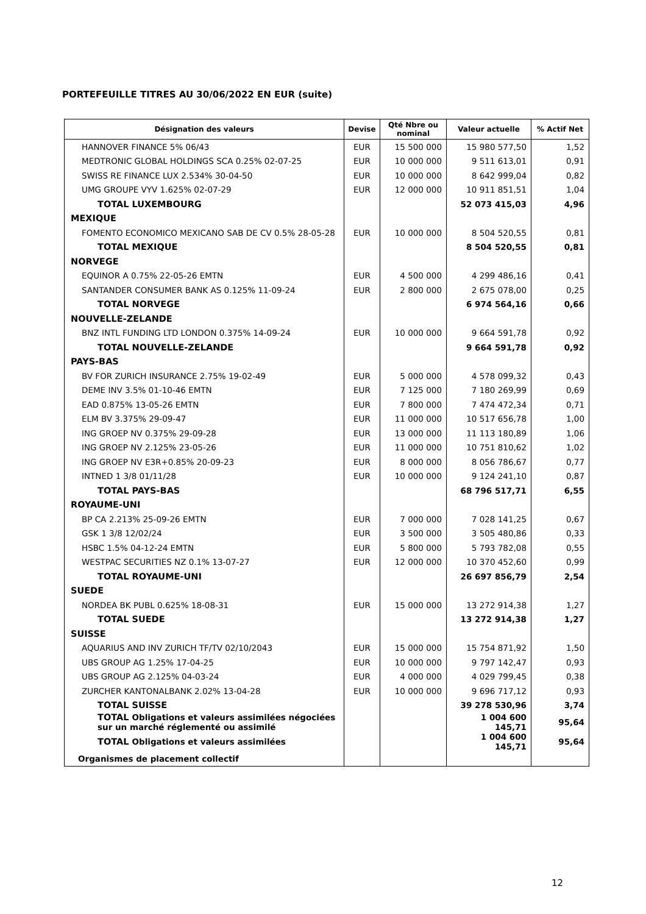PORTEFEUILLE TITRES AU 30/06/2022 EN EUR (suite)
| Désignation des valeurs | Devise | Qté Nbre ou nominal | Valeur actuelle | % Actif Net |
| --- | --- | --- | --- | --- |
| HANNOVER FINANCE 5% 06/43 | EUR | 15 500 000 | 15 980 577,50 | 1,52 |
| MEDTRONIC GLOBAL HOLDINGS SCA 0.25% 02-07-25 | EUR | 10 000 000 | 9 511 613,01 | 0,91 |
| SWISS RE FINANCE LUX 2.534% 30-04-50 | EUR | 10 000 000 | 8 642 999,04 | 0,82 |
| UMG GROUPE VYV 1.625% 02-07-29 | EUR | 12 000 000 | 10 911 851,51 | 1,04 |
| TOTAL LUXEMBOURG | | | 52 073 415,03 | 4,96 |
| MEXIQUE | | | | |
| FOMENTO ECONOMICO MEXICANO SAB DE CV 0.5% 28-05-28 | EUR | 10 000 000 | 8 504 520,55 | 0,81 |
| TOTAL MEXIQUE | | | 8 504 520,55 | 0,81 |
| NORVEGE | | | | |
| EQUINOR A 0.75% 22-05-26 EMTN | EUR | 4 500 000 | 4 299 486,16 | 0,41 |
| SANTANDER CONSUMER BANK AS 0.125% 11-09-24 | EUR | 2 800 000 | 2 675 078,00 | 0,25 |
| TOTAL NORVEGE | | | 6 974 564,16 | 0,66 |
| NOUVELLE-ZELANDE | | | | |
| BNZ INTL FUNDING LTD LONDON 0.375% 14-09-24 | EUR | 10 000 000 | 9 664 591,78 | 0,92 |
| TOTAL NOUVELLE-ZELANDE | | | 9 664 591,78 | 0,92 |
| PAYS-BAS | | | | |
| BV FOR ZURICH INSURANCE 2.75% 19-02-49 | EUR | 5 000 000 | 4 578 099,32 | 0,43 |
| DEME INV 3.5% 01-10-46 EMTN | EUR | 7 125 000 | 7 180 269,99 | 0,69 |
| EAD 0.875% 13-05-26 EMTN | EUR | 7 800 000 | 7 474 472,34 | 0,71 |
| ELM BV 3.375% 29-09-47 | EUR | 11 000 000 | 10 517 656,78 | 1,00 |
| ING GROEP NV 0.375% 29-09-28 | EUR | 13 000 000 | 11 113 180,89 | 1,06 |
| ING GROEP NV 2.125% 23-05-26 | EUR | 11 000 000 | 10 751 810,62 | 1,02 |
| ING GROEP NV E3R+0.85% 20-09-23 | EUR | 8 000 000 | 8 056 786,67 | 0,77 |
| INTNED 1 3/8 01/11/28 | EUR | 10 000 000 | 9 124 241,10 | 0,87 |
| TOTAL PAYS-BAS | | | 68 796 517,71 | 6,55 |
| ROYAUME-UNI | | | | |
| BP CA 2.213% 25-09-26 EMTN | EUR | 7 000 000 | 7 028 141,25 | 0,67 |
| GSK 1 3/8 12/02/24 | EUR | 3 500 000 | 3 505 480,86 | 0,33 |
| HSBC 1.5% 04-12-24 EMTN | EUR | 5 800 000 | 5 793 782,08 | 0,55 |
| WESTPAC SECURITIES NZ 0.1% 13-07-27 | EUR | 12 000 000 | 10 370 452,60 | 0,99 |
| TOTAL ROYAUME-UNI | | | 26 697 856,79 | 2,54 |
| SUEDE | | | | |
| NORDEA BK PUBL 0.625% 18-08-31 | EUR | 15 000 000 | 13 272 914,38 | 1,27 |
| TOTAL SUEDE | | | 13 272 914,38 | 1,27 |
| SUISSE | | | | |
| AQUARIUS AND INV ZURICH TF/TV 02/10/2043 | EUR | 15 000 000 | 15 754 871,92 | 1,50 |
| UBS GROUP AG 1.25% 17-04-25 | EUR | 10 000 000 | 9 797 142,47 | 0,93 |
| UBS GROUP AG 2.125% 04-03-24 | EUR | 4 000 000 | 4 029 799,45 | 0,38 |
| ZURCHER KANTONALBANK 2.02% 13-04-28 | EUR | 10 000 000 | 9 696 717,12 | 0,93 |
| TOTAL SUISSE | | | 39 278 530,96 | 3,74 |
| TOTAL Obligations et valeurs assimilées négociées sur un marché réglementé ou assimilé | | | 1 004 600 145,71 | 95,64 |
| TOTAL Obligations et valeurs assimilées | | | 1 004 600 145,71 | 95,64 |
| Organismes de placement collectif | | | | |
12